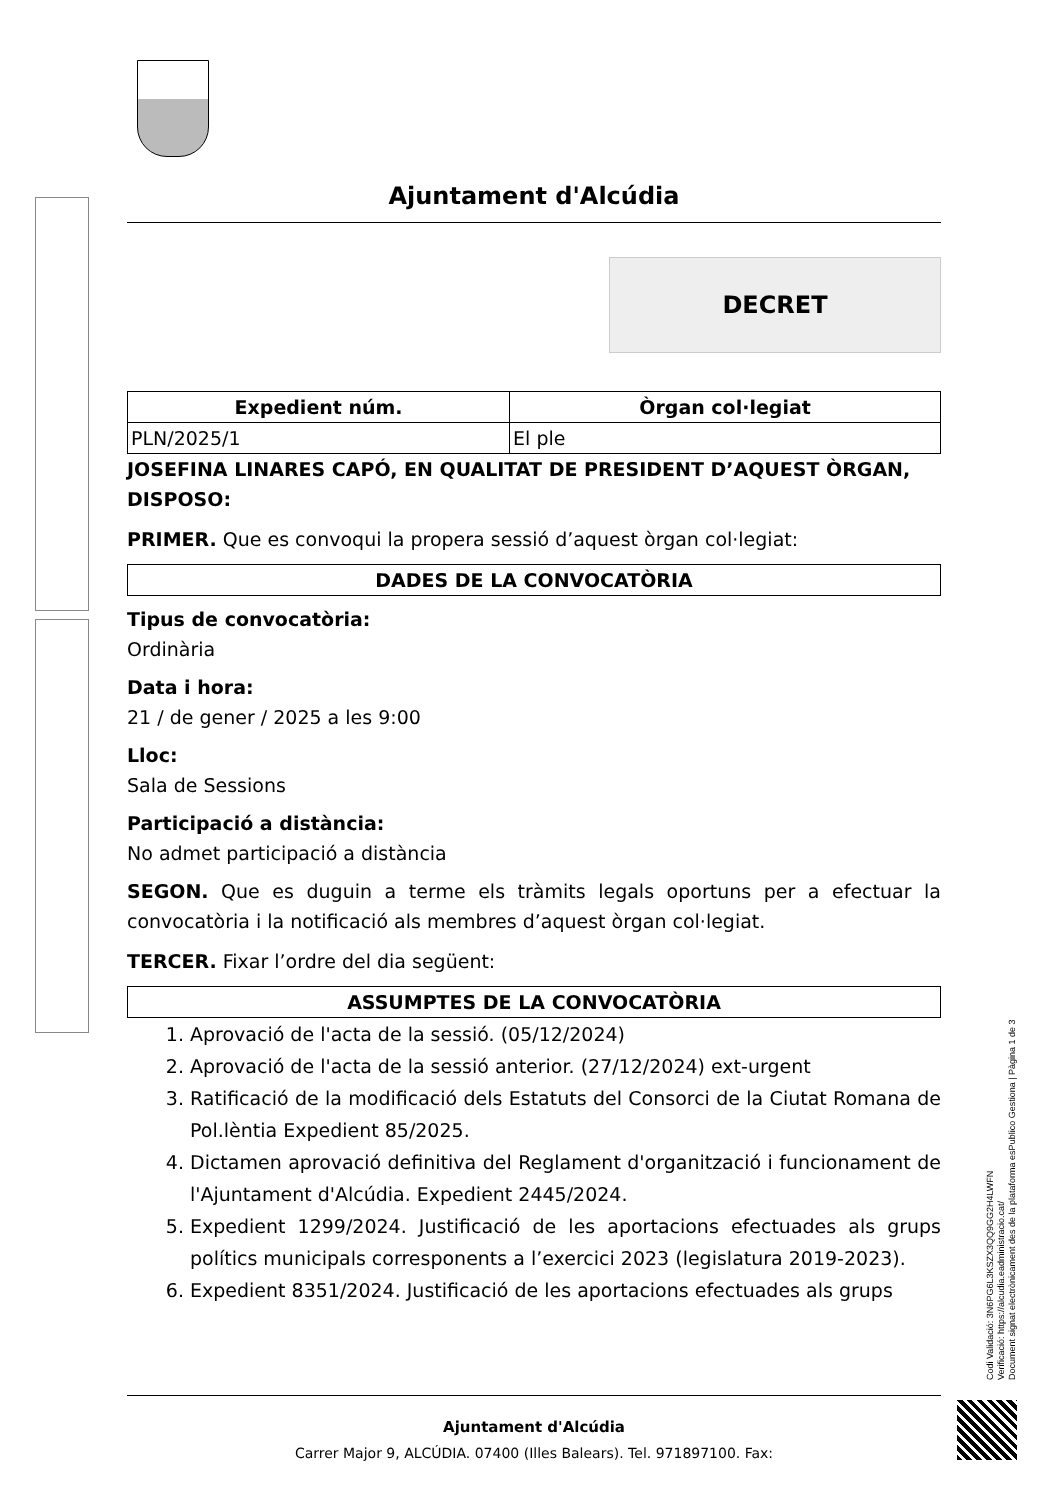Ajuntament d'Alcúdia
DECRET
| Expedient núm. | Òrgan col·legiat |
| --- | --- |
| PLN/2025/1 | El ple |
JOSEFINA LINARES CAPÓ, EN QUALITAT DE PRESIDENT D’AQUEST ÒRGAN, DISPOSO:
PRIMER. Que es convoqui la propera sessió d’aquest òrgan col·legiat:
| DADES DE LA CONVOCATÒRIA |
| --- |
Tipus de convocatòria:
Ordinària
Data i hora:
21 / de gener / 2025 a les 9:00
Lloc:
Sala de Sessions
Participació a distància:
No admet participació a distància
SEGON. Que es duguin a terme els tràmits legals oportuns per a efectuar la convocatòria i la notificació als membres d’aquest òrgan col·legiat.
TERCER. Fixar l’ordre del dia següent:
| ASSUMPTES DE LA CONVOCATÒRIA |
| --- |
1. Aprovació de l'acta de la sessió. (05/12/2024)
2. Aprovació de l'acta de la sessió anterior. (27/12/2024) ext-urgent
3. Ratificació de la modificació dels Estatuts del Consorci de la Ciutat Romana de Pol.lèntia Expedient 85/2025.
4. Dictamen aprovació definitiva del Reglament d'organització i funcionament de l'Ajuntament d'Alcúdia. Expedient 2445/2024.
5. Expedient 1299/2024. Justificació de les aportacions efectuades als grups polítics municipals corresponents a l’exercici 2023 (legislatura 2019-2023).
6. Expedient 8351/2024. Justificació de les aportacions efectuades als grups
Codi Validació: 3N6PG6L3KSZX3QQ9GG2H4LWFN
Verificació: https://alcudia.eadministracio.cat/
Document signat electrònicament des de la plataforma esPublico Gestiona | Pàgina 1 de 3
Ajuntament d'Alcúdia
Carrer Major 9, ALCÚDIA. 07400 (Illes Balears). Tel. 971897100. Fax: